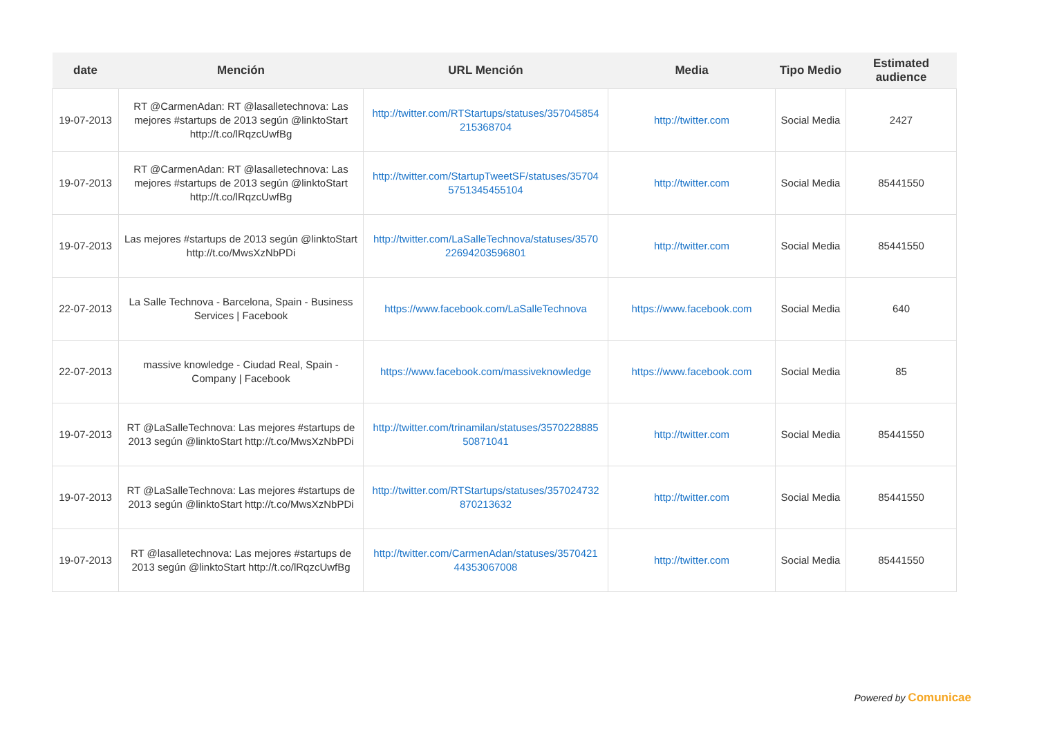| date | Mención | URL Mención | Media | Tipo Medio | Estimated audience |
| --- | --- | --- | --- | --- | --- |
| 19-07-2013 | RT @CarmenAdan: RT @lasalletechnova: Las mejores #startups de 2013 según @linktoStart http://t.co/lRqzcUwfBg | http://twitter.com/RTStartups/statuses/357045854 215368704 | http://twitter.com | Social Media | 2427 |
| 19-07-2013 | RT @CarmenAdan: RT @lasalletechnova: Las mejores #startups de 2013 según @linktoStart http://t.co/lRqzcUwfBg | http://twitter.com/StartupTweetSF/statuses/35704 5751345455104 | http://twitter.com | Social Media | 85441550 |
| 19-07-2013 | Las mejores #startups de 2013 según @linktoStart http://t.co/MwsXzNbPDi | http://twitter.com/LaSalleTechnova/statuses/3570 22694203596801 | http://twitter.com | Social Media | 85441550 |
| 22-07-2013 | La Salle Technova - Barcelona, Spain - Business Services / Facebook | https://www.facebook.com/LaSalleTechnova | https://www.facebook.com | Social Media | 640 |
| 22-07-2013 | massive knowledge - Ciudad Real, Spain - Company / Facebook | https://www.facebook.com/massiveknowledge | https://www.facebook.com | Social Media | 85 |
| 19-07-2013 | RT @LaSalleTechnova: Las mejores #startups de 2013 según @linktoStart http://t.co/MwsXzNbPDi | http://twitter.com/trinamilan/statuses/3570228885 50871041 | http://twitter.com | Social Media | 85441550 |
| 19-07-2013 | RT @LaSalleTechnova: Las mejores #startups de 2013 según @linktoStart http://t.co/MwsXzNbPDi | http://twitter.com/RTStartups/statuses/357024732 870213632 | http://twitter.com | Social Media | 85441550 |
| 19-07-2013 | RT @lasalletechnova: Las mejores #startups de 2013 según @linktoStart http://t.co/lRqzcUwfBg | http://twitter.com/CarmenAdan/statuses/3570421 44353067008 | http://twitter.com | Social Media | 85441550 |
Powered by Comunicae